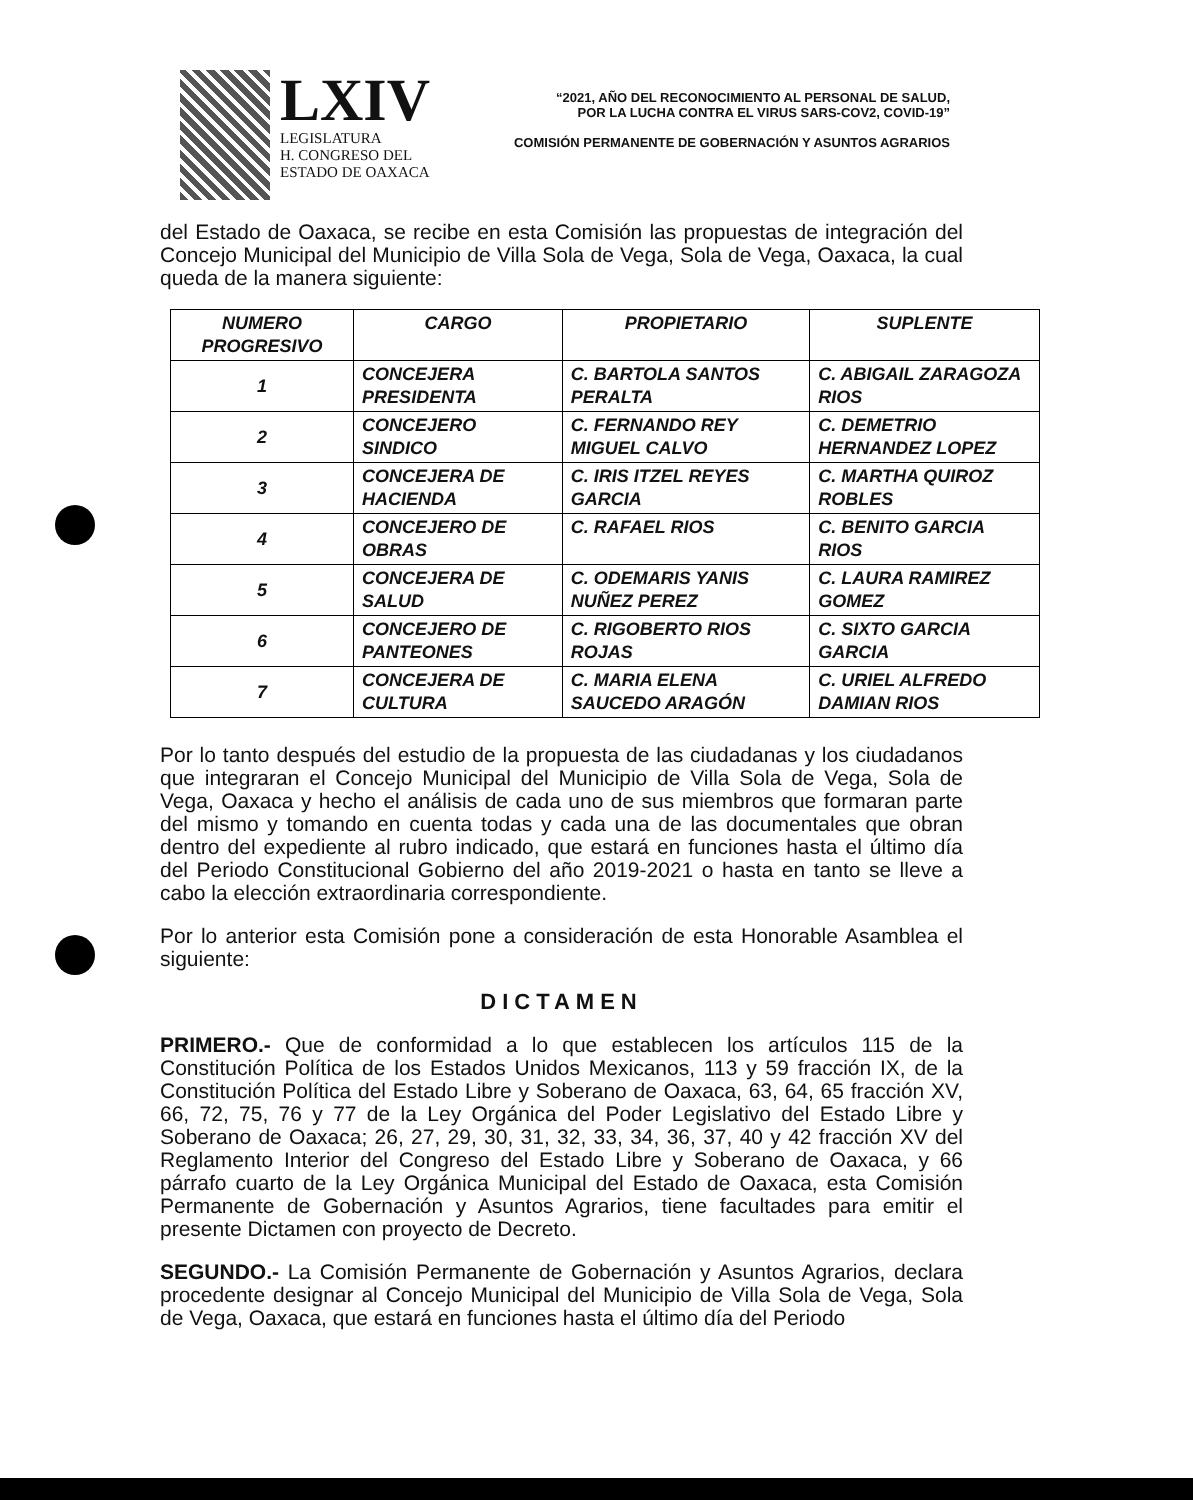LXIV
LEGISLATURA
H. CONGRESO DEL
ESTADO DE OAXACA
“2021, AÑO DEL RECONOCIMIENTO AL PERSONAL DE SALUD,
POR LA LUCHA CONTRA EL VIRUS SARS-COV2, COVID-19”
COMISIÓN PERMANENTE DE GOBERNACIÓN Y ASUNTOS AGRARIOS
del Estado de Oaxaca, se recibe en esta Comisión las propuestas de integración del Concejo Municipal del Municipio de Villa Sola de Vega, Sola de Vega, Oaxaca, la cual queda de la manera siguiente:
| NUMERO PROGRESIVO | CARGO | PROPIETARIO | SUPLENTE |
| --- | --- | --- | --- |
| 1 | CONCEJERA PRESIDENTA | C. BARTOLA SANTOS PERALTA | C. ABIGAIL ZARAGOZA RIOS |
| 2 | CONCEJERO SINDICO | C. FERNANDO REY MIGUEL CALVO | C. DEMETRIO HERNANDEZ LOPEZ |
| 3 | CONCEJERA DE HACIENDA | C. IRIS ITZEL REYES GARCIA | C. MARTHA QUIROZ ROBLES |
| 4 | CONCEJERO DE OBRAS | C. RAFAEL RIOS | C. BENITO GARCIA RIOS |
| 5 | CONCEJERA DE SALUD | C. ODEMARIS YANIS NUÑEZ PEREZ | C. LAURA RAMIREZ GOMEZ |
| 6 | CONCEJERO DE PANTEONES | C. RIGOBERTO RIOS ROJAS | C. SIXTO GARCIA GARCIA |
| 7 | CONCEJERA DE CULTURA | C. MARIA ELENA SAUCEDO ARAGÓN | C. URIEL ALFREDO DAMIAN RIOS |
Por lo tanto después del estudio de la propuesta de las ciudadanas y los ciudadanos que integraran el Concejo Municipal del Municipio de Villa Sola de Vega, Sola de Vega, Oaxaca y hecho el análisis de cada uno de sus miembros que formaran parte del mismo y tomando en cuenta todas y cada una de las documentales que obran dentro del expediente al rubro indicado, que estará en funciones hasta el último día del Periodo Constitucional Gobierno del año 2019-2021 o hasta en tanto se lleve a cabo la elección extraordinaria correspondiente.
Por lo anterior esta Comisión pone a consideración de esta Honorable Asamblea el siguiente:
DICTAMEN
PRIMERO.- Que de conformidad a lo que establecen los artículos 115 de la Constitución Política de los Estados Unidos Mexicanos, 113 y 59 fracción IX, de la Constitución Política del Estado Libre y Soberano de Oaxaca, 63, 64, 65 fracción XV, 66, 72, 75, 76 y 77 de la Ley Orgánica del Poder Legislativo del Estado Libre y Soberano de Oaxaca; 26, 27, 29, 30, 31, 32, 33, 34, 36, 37, 40 y 42 fracción XV del Reglamento Interior del Congreso del Estado Libre y Soberano de Oaxaca, y 66 párrafo cuarto de la Ley Orgánica Municipal del Estado de Oaxaca, esta Comisión Permanente de Gobernación y Asuntos Agrarios, tiene facultades para emitir el presente Dictamen con proyecto de Decreto.
SEGUNDO.- La Comisión Permanente de Gobernación y Asuntos Agrarios, declara procedente designar al Concejo Municipal del Municipio de Villa Sola de Vega, Sola de Vega, Oaxaca, que estará en funciones hasta el último día del Periodo